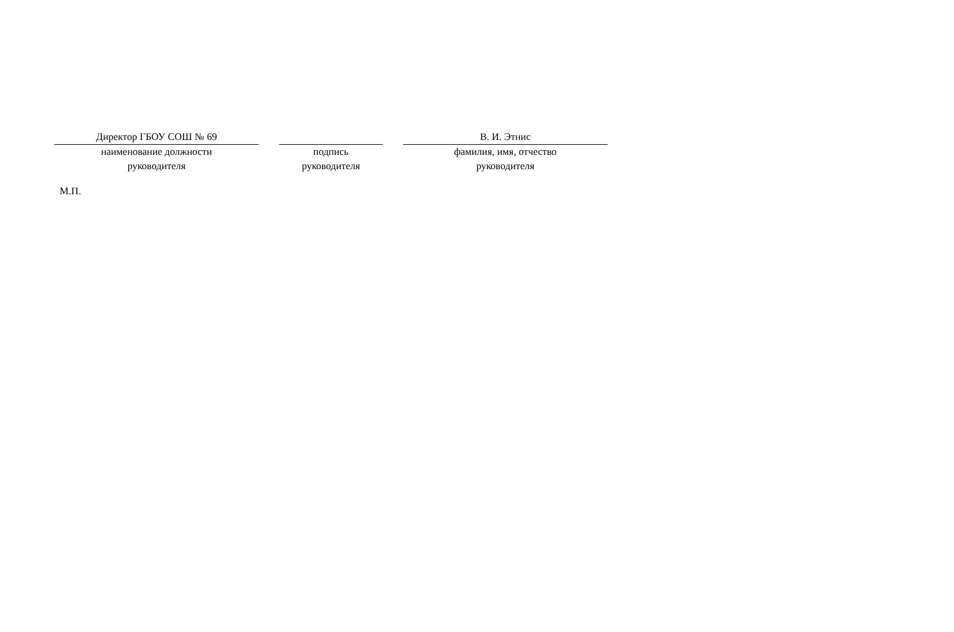| Директор ГБОУ СОШ № 69 | | | | В. И. Этнис |
| наименование должности руководителя | | подпись руководителя | | фамилия, имя, отчество руководителя |
М.П.